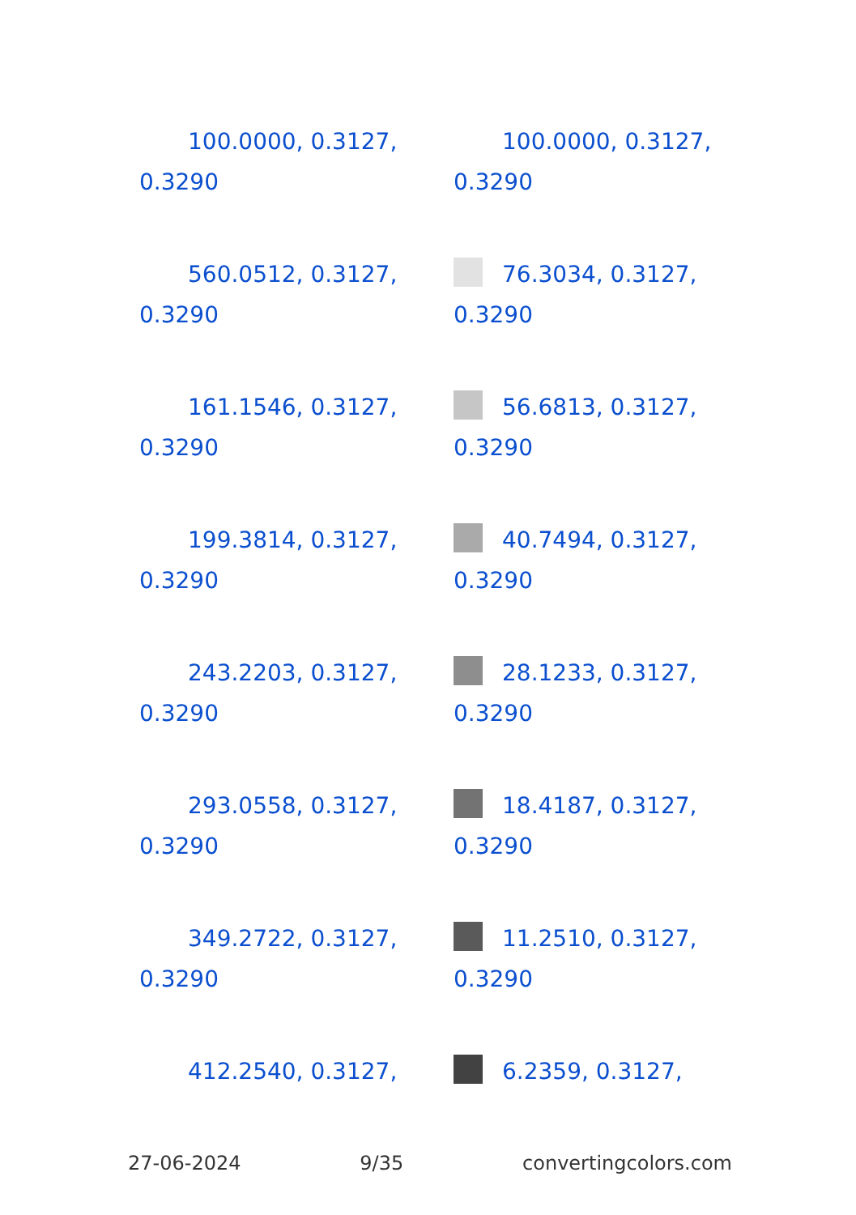100.0000, 0.3127, 0.3290
100.0000, 0.3127, 0.3290
560.0512, 0.3127, 0.3290
76.3034, 0.3127, 0.3290
161.1546, 0.3127, 0.3290
56.6813, 0.3127, 0.3290
199.3814, 0.3127, 0.3290
40.7494, 0.3127, 0.3290
243.2203, 0.3127, 0.3290
28.1233, 0.3127, 0.3290
293.0558, 0.3127, 0.3290
18.4187, 0.3127, 0.3290
349.2722, 0.3127, 0.3290
11.2510, 0.3127, 0.3290
412.2540, 0.3127,
6.2359, 0.3127,
27-06-2024 9/35 convertingcolors.com